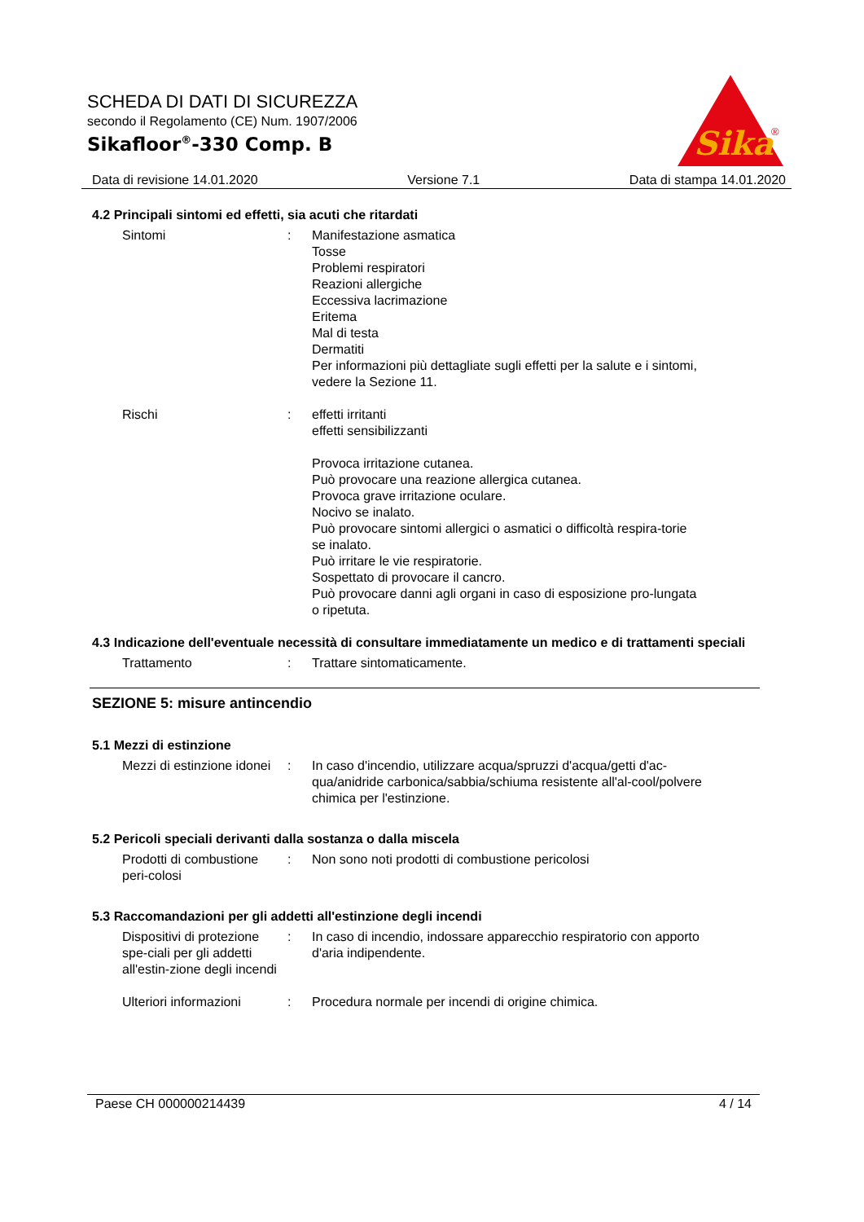SCHEDA DI DATI DI SICUREZZA
secondo il Regolamento (CE) Num. 1907/2006
Sikafloor<sup>®</sup>-330 Comp. B
Sika
®
Data di revisione 14.01.2020 Versione 7.1 Data di stampa 14.01.2020
4.2 Principali sintomi ed effetti, sia acuti che ritardati
Sintomi : Manifestazione asmatica
Tosse
Problemi respiratori
Reazioni allergiche
Eccessiva lacrimazione
Eritema
Mal di testa
Dermatiti
Per informazioni più dettagliate sugli effetti per la salute e i sintomi, vedere la Sezione 11.
Rischi : effetti irritanti
effetti sensibilizzanti
Provoca irritazione cutanea.
Può provocare una reazione allergica cutanea.
Provoca grave irritazione oculare.
Nocivo se inalato.
Può provocare sintomi allergici o asmatici o difficoltà respira-torie se inalato.
Può irritare le vie respiratorie.
Sospettato di provocare il cancro.
Può provocare danni agli organi in caso di esposizione pro-lungata o ripetuta.
4.3 Indicazione dell'eventuale necessità di consultare immediatamente un medico e di trattamenti speciali
Trattamento : Trattare sintomaticamente.
SEZIONE 5: misure antincendio
5.1 Mezzi di estinzione
Mezzi di estinzione idonei
: In caso d'incendio, utilizzare acqua/spruzzi d'acqua/getti d'ac-qua/anidride carbonica/sabbia/schiuma resistente all'al-cool/polvere chimica per l'estinzione.
5.2 Pericoli speciali derivanti dalla sostanza o dalla miscela
Prodotti di combustione peri-colosi
: Non sono noti prodotti di combustione pericolosi
5.3 Raccomandazioni per gli addetti all'estinzione degli incendi
Dispositivi di protezione spe-ciali per gli addetti all'estin-zione degli incendi
: In caso di incendio, indossare apparecchio respiratorio con apporto d'aria indipendente.
Ulteriori informazioni : Procedura normale per incendi di origine chimica.
Paese CH 000000214439 4 / 14